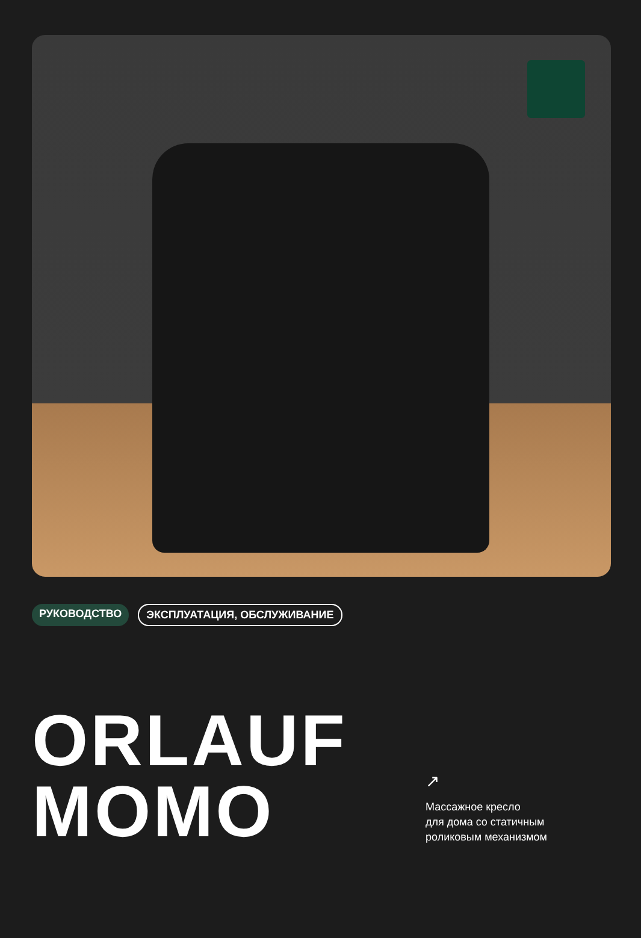РУКОВОДСТВО ЭКСПЛУАТАЦИЯ, ОБСЛУЖИВАНИЕ
ORLAUF
MOMO
↗
Массажное кресло
для дома со статичным
роликовым механизмом